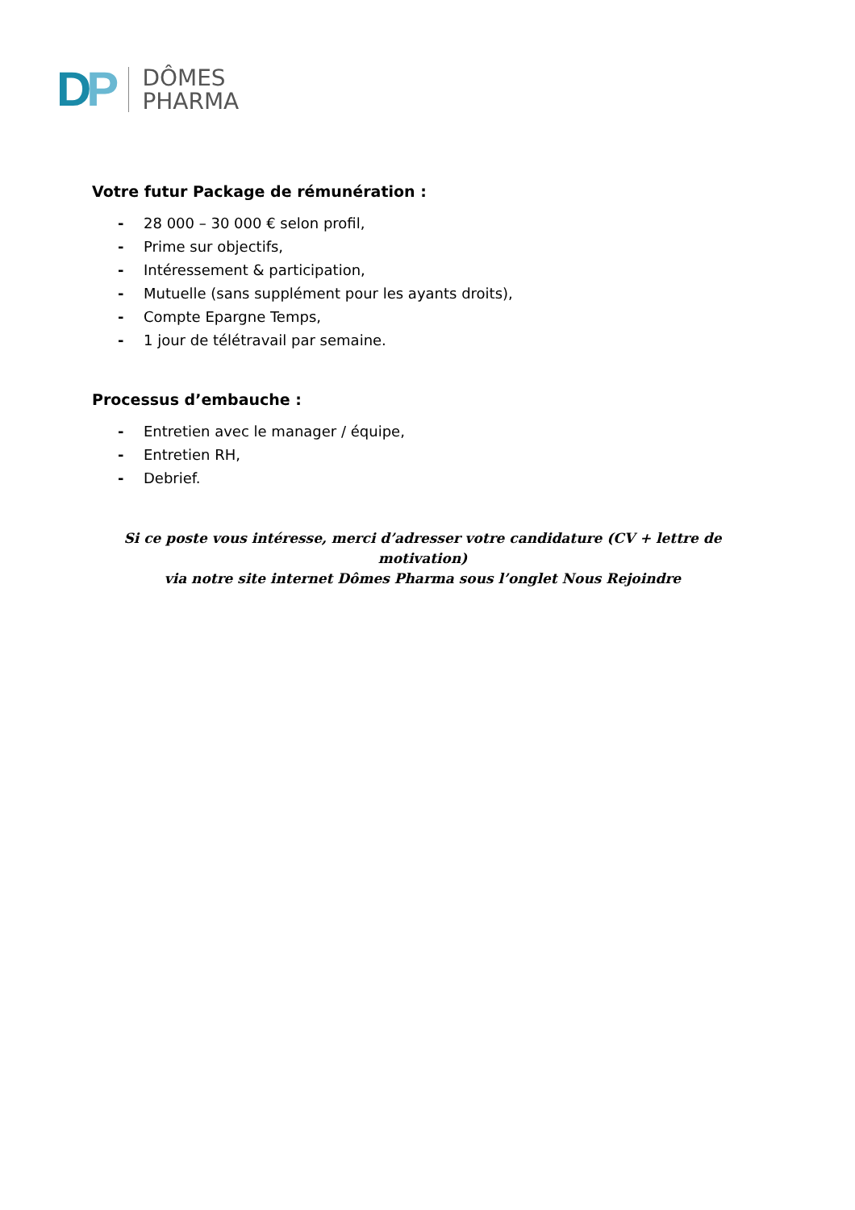DP
DÔMES
PHARMA
Votre futur Package de rémunération :
- 28 000 – 30 000 € selon profil,
- Prime sur objectifs,
- Intéressement & participation,
- Mutuelle (sans supplément pour les ayants droits),
- Compte Epargne Temps,
- 1 jour de télétravail par semaine.
Processus d’embauche :
- Entretien avec le manager / équipe,
- Entretien RH,
- Debrief.
Si ce poste vous intéresse, merci d’adresser votre candidature (CV + lettre de motivation)
via notre site internet Dômes Pharma sous l’onglet Nous Rejoindre